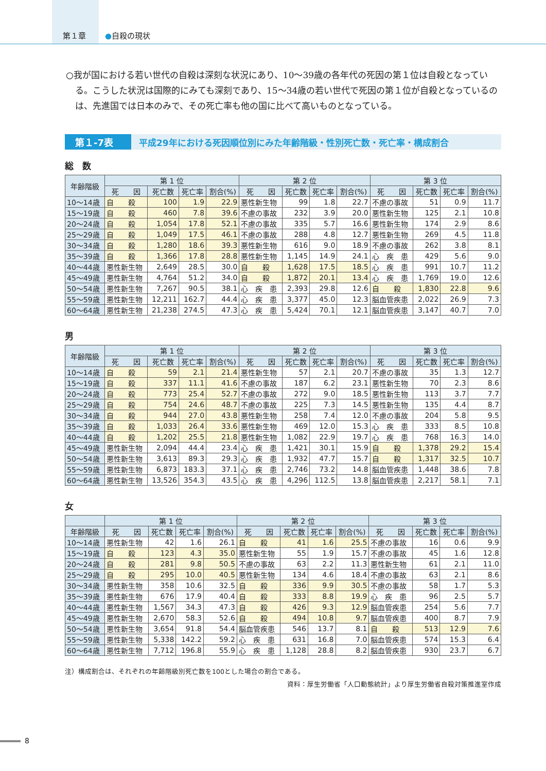第１章
●自殺の現状
○我が国における若い世代の自殺は深刻な状況にあり、10～39歳の各年代の死因の第１位は自殺となっている。こうした状況は国際的にみても深刻であり、15～34歳の若い世代で死因の第１位が自殺となっているのは、先進国では日本のみで、その死亡率も他の国に比べて高いものとなっている。
第１-7表
平成29年における死因順位別にみた年齢階級・性別死亡数・死亡率・構成割合
総　数
| 年齢階級 | 第 1 位 | | | | 第 2 位 | | | | 第 3 位 | | | |
| --- | --- | --- | --- | --- | --- | --- | --- | --- | --- | --- | --- | --- |
| | 死 因 | 死亡数 | 死亡率 | 割合(%) | 死 因 | 死亡数 | 死亡率 | 割合(%) | 死 因 | 死亡数 | 死亡率 | 割合(%) |
| 10～14歳 | 自 殺 | 100 | 1.9 | 22.9 | 悪性新生物 | 99 | 1.8 | 22.7 | 不慮の事故 | 51 | 0.9 | 11.7 |
| 15～19歳 | 自 殺 | 460 | 7.8 | 39.6 | 不慮の事故 | 232 | 3.9 | 20.0 | 悪性新生物 | 125 | 2.1 | 10.8 |
| 20～24歳 | 自 殺 | 1,054 | 17.8 | 52.1 | 不慮の事故 | 335 | 5.7 | 16.6 | 悪性新生物 | 174 | 2.9 | 8.6 |
| 25～29歳 | 自 殺 | 1,049 | 17.5 | 46.1 | 不慮の事故 | 288 | 4.8 | 12.7 | 悪性新生物 | 269 | 4.5 | 11.8 |
| 30～34歳 | 自 殺 | 1,280 | 18.6 | 39.3 | 悪性新生物 | 616 | 9.0 | 18.9 | 不慮の事故 | 262 | 3.8 | 8.1 |
| 35～39歳 | 自 殺 | 1,366 | 17.8 | 28.8 | 悪性新生物 | 1,145 | 14.9 | 24.1 | 心 疾 患 | 429 | 5.6 | 9.0 |
| 40～44歳 | 悪性新生物 | 2,649 | 28.5 | 30.0 | 自 殺 | 1,628 | 17.5 | 18.5 | 心 疾 患 | 991 | 10.7 | 11.2 |
| 45～49歳 | 悪性新生物 | 4,764 | 51.2 | 34.0 | 自 殺 | 1,872 | 20.1 | 13.4 | 心 疾 患 | 1,769 | 19.0 | 12.6 |
| 50～54歳 | 悪性新生物 | 7,267 | 90.5 | 38.1 | 心 疾 患 | 2,393 | 29.8 | 12.6 | 自 殺 | 1,830 | 22.8 | 9.6 |
| 55～59歳 | 悪性新生物 | 12,211 | 162.7 | 44.4 | 心 疾 患 | 3,377 | 45.0 | 12.3 | 脳血管疾患 | 2,022 | 26.9 | 7.3 |
| 60～64歳 | 悪性新生物 | 21,238 | 274.5 | 47.3 | 心 疾 患 | 5,424 | 70.1 | 12.1 | 脳血管疾患 | 3,147 | 40.7 | 7.0 |
男
| 年齢階級 | 第 1 位 | | | | 第 2 位 | | | | 第 3 位 | | | |
| --- | --- | --- | --- | --- | --- | --- | --- | --- | --- | --- | --- | --- |
| | 死 因 | 死亡数 | 死亡率 | 割合(%) | 死 因 | 死亡数 | 死亡率 | 割合(%) | 死 因 | 死亡数 | 死亡率 | 割合(%) |
| 10～14歳 | 自 殺 | 59 | 2.1 | 21.4 | 悪性新生物 | 57 | 2.1 | 20.7 | 不慮の事故 | 35 | 1.3 | 12.7 |
| 15～19歳 | 自 殺 | 337 | 11.1 | 41.6 | 不慮の事故 | 187 | 6.2 | 23.1 | 悪性新生物 | 70 | 2.3 | 8.6 |
| 20～24歳 | 自 殺 | 773 | 25.4 | 52.7 | 不慮の事故 | 272 | 9.0 | 18.5 | 悪性新生物 | 113 | 3.7 | 7.7 |
| 25～29歳 | 自 殺 | 754 | 24.6 | 48.7 | 不慮の事故 | 225 | 7.3 | 14.5 | 悪性新生物 | 135 | 4.4 | 8.7 |
| 30～34歳 | 自 殺 | 944 | 27.0 | 43.8 | 悪性新生物 | 258 | 7.4 | 12.0 | 不慮の事故 | 204 | 5.8 | 9.5 |
| 35～39歳 | 自 殺 | 1,033 | 26.4 | 33.6 | 悪性新生物 | 469 | 12.0 | 15.3 | 心 疾 患 | 333 | 8.5 | 10.8 |
| 40～44歳 | 自 殺 | 1,202 | 25.5 | 21.8 | 悪性新生物 | 1,082 | 22.9 | 19.7 | 心 疾 患 | 768 | 16.3 | 14.0 |
| 45～49歳 | 悪性新生物 | 2,094 | 44.4 | 23.4 | 心 疾 患 | 1,421 | 30.1 | 15.9 | 自 殺 | 1,378 | 29.2 | 15.4 |
| 50～54歳 | 悪性新生物 | 3,613 | 89.3 | 29.3 | 心 疾 患 | 1,932 | 47.7 | 15.7 | 自 殺 | 1,317 | 32.5 | 10.7 |
| 55～59歳 | 悪性新生物 | 6,873 | 183.3 | 37.1 | 心 疾 患 | 2,746 | 73.2 | 14.8 | 脳血管疾患 | 1,448 | 38.6 | 7.8 |
| 60～64歳 | 悪性新生物 | 13,526 | 354.3 | 43.5 | 心 疾 患 | 4,296 | 112.5 | 13.8 | 脳血管疾患 | 2,217 | 58.1 | 7.1 |
女
| | 第 1 位 | | | | 第 2 位 | | | | 第 3 位 | | | |
| --- | --- | --- | --- | --- | --- | --- | --- | --- | --- | --- | --- | --- |
| 年齢階級 | 死 因 | 死亡数 | 死亡率 | 割合(%) | 死 因 | 死亡数 | 死亡率 | 割合(%) | 死 因 | 死亡数 | 死亡率 | 割合(%) |
| 10～14歳 | 悪性新生物 | 42 | 1.6 | 26.1 | 自 殺 | 41 | 1.6 | 25.5 | 不慮の事故 | 16 | 0.6 | 9.9 |
| 15～19歳 | 自 殺 | 123 | 4.3 | 35.0 | 悪性新生物 | 55 | 1.9 | 15.7 | 不慮の事故 | 45 | 1.6 | 12.8 |
| 20～24歳 | 自 殺 | 281 | 9.8 | 50.5 | 不慮の事故 | 63 | 2.2 | 11.3 | 悪性新生物 | 61 | 2.1 | 11.0 |
| 25～29歳 | 自 殺 | 295 | 10.0 | 40.5 | 悪性新生物 | 134 | 4.6 | 18.4 | 不慮の事故 | 63 | 2.1 | 8.6 |
| 30～34歳 | 悪性新生物 | 358 | 10.6 | 32.5 | 自 殺 | 336 | 9.9 | 30.5 | 不慮の事故 | 58 | 1.7 | 5.3 |
| 35～39歳 | 悪性新生物 | 676 | 17.9 | 40.4 | 自 殺 | 333 | 8.8 | 19.9 | 心 疾 患 | 96 | 2.5 | 5.7 |
| 40～44歳 | 悪性新生物 | 1,567 | 34.3 | 47.3 | 自 殺 | 426 | 9.3 | 12.9 | 脳血管疾患 | 254 | 5.6 | 7.7 |
| 45～49歳 | 悪性新生物 | 2,670 | 58.3 | 52.6 | 自 殺 | 494 | 10.8 | 9.7 | 脳血管疾患 | 400 | 8.7 | 7.9 |
| 50～54歳 | 悪性新生物 | 3,654 | 91.8 | 54.4 | 脳血管疾患 | 546 | 13.7 | 8.1 | 自 殺 | 513 | 12.9 | 7.6 |
| 55～59歳 | 悪性新生物 | 5,338 | 142.2 | 59.2 | 心 疾 患 | 631 | 16.8 | 7.0 | 脳血管疾患 | 574 | 15.3 | 6.4 |
| 60～64歳 | 悪性新生物 | 7,712 | 196.8 | 55.9 | 心 疾 患 | 1,128 | 28.8 | 8.2 | 脳血管疾患 | 930 | 23.7 | 6.7 |
注）構成割合は、それぞれの年齢階級別死亡数を100とした場合の割合である。
資料：厚生労働省「人口動態統計」より厚生労働省自殺対策推進室作成
8